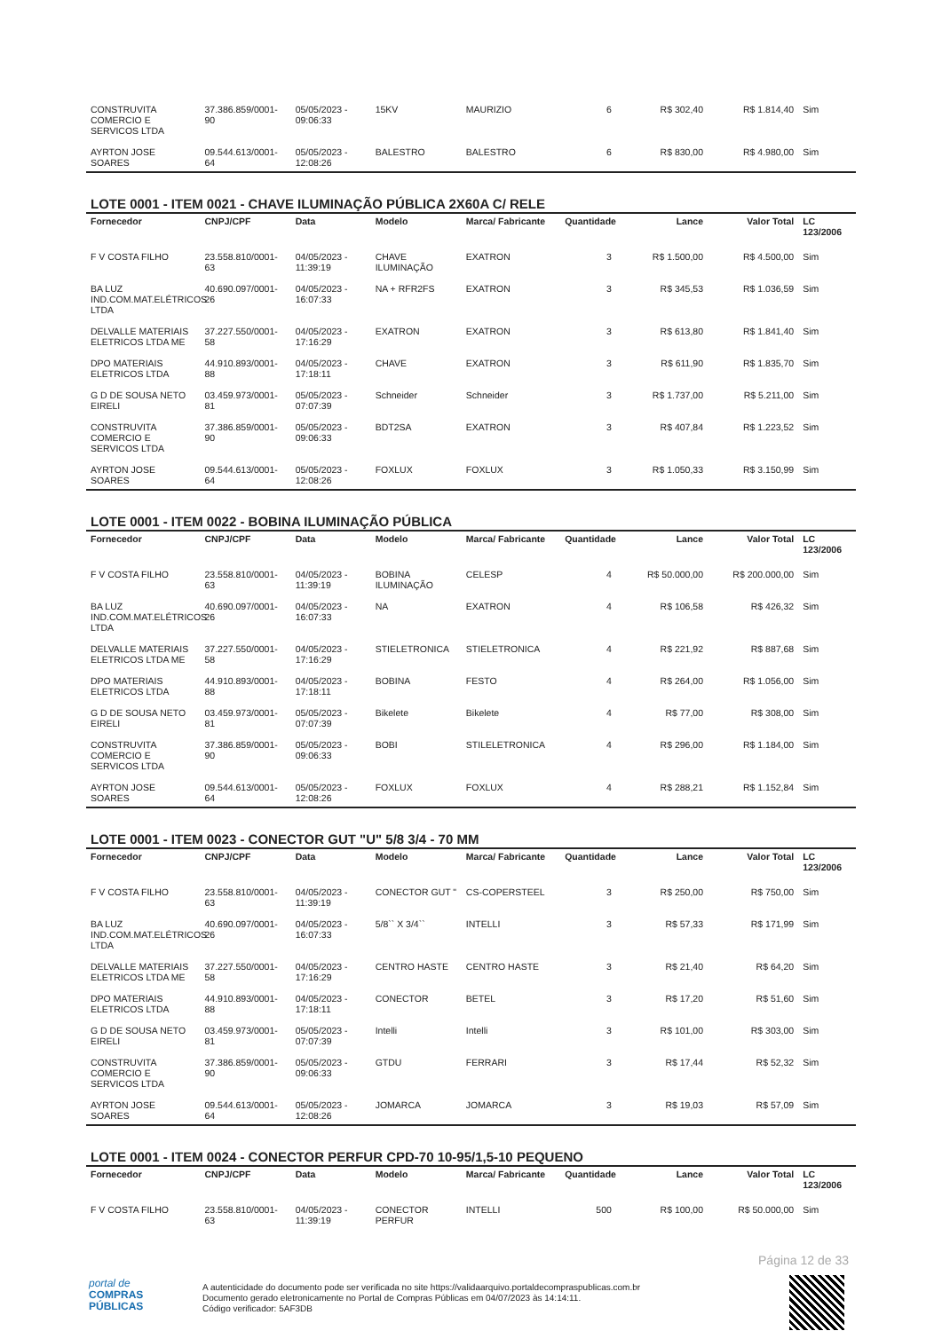| CONSTRUVITA COMERCIO E SERVICOS LTDA | 37.386.859/0001-90 | 05/05/2023 - 09:06:33 | 15KV | MAURIZIO | 6 | R$ 302,40 | R$ 1.814,40 | Sim |
| AYRTON JOSE SOARES | 09.544.613/0001-64 | 05/05/2023 - 12:08:26 | BALESTRO | BALESTRO | 6 | R$ 830,00 | R$ 4.980,00 | Sim |
LOTE 0001 - ITEM 0021 - CHAVE ILUMINAÇÃO PÚBLICA 2X60A C/ RELE
| Fornecedor | CNPJ/CPF | Data | Modelo | Marca/ Fabricante | Quantidade | Lance | Valor Total | LC 123/2006 |
| --- | --- | --- | --- | --- | --- | --- | --- | --- |
| F V COSTA FILHO | 23.558.810/0001-63 | 04/05/2023 - 11:39:19 | CHAVE ILUMINAÇÃO | EXATRON | 3 | R$ 1.500,00 | R$ 4.500,00 | Sim |
| BA LUZ IND.COM.MAT.ELÉTRICOS LTDA | 40.690.097/0001-26 | 04/05/2023 - 16:07:33 | NA + RFR2FS | EXATRON | 3 | R$ 345,53 | R$ 1.036,59 | Sim |
| DELVALLE MATERIAIS ELETRICOS LTDA ME | 37.227.550/0001-58 | 04/05/2023 - 17:16:29 | EXATRON | EXATRON | 3 | R$ 613,80 | R$ 1.841,40 | Sim |
| DPO MATERIAIS ELETRICOS LTDA | 44.910.893/0001-88 | 04/05/2023 - 17:18:11 | CHAVE | EXATRON | 3 | R$ 611,90 | R$ 1.835,70 | Sim |
| G D DE SOUSA NETO EIRELI | 03.459.973/0001-81 | 05/05/2023 - 07:07:39 | Schneider | Schneider | 3 | R$ 1.737,00 | R$ 5.211,00 | Sim |
| CONSTRUVITA COMERCIO E SERVICOS LTDA | 37.386.859/0001-90 | 05/05/2023 - 09:06:33 | BDT2SA | EXATRON | 3 | R$ 407,84 | R$ 1.223,52 | Sim |
| AYRTON JOSE SOARES | 09.544.613/0001-64 | 05/05/2023 - 12:08:26 | FOXLUX | FOXLUX | 3 | R$ 1.050,33 | R$ 3.150,99 | Sim |
LOTE 0001 - ITEM 0022 - BOBINA ILUMINAÇÃO PÚBLICA
| Fornecedor | CNPJ/CPF | Data | Modelo | Marca/ Fabricante | Quantidade | Lance | Valor Total | LC 123/2006 |
| --- | --- | --- | --- | --- | --- | --- | --- | --- |
| F V COSTA FILHO | 23.558.810/0001-63 | 04/05/2023 - 11:39:19 | BOBINA ILUMINAÇÃO | CELESP | 4 | R$ 50.000,00 | R$ 200.000,00 | Sim |
| BA LUZ IND.COM.MAT.ELÉTRICOS LTDA | 40.690.097/0001-26 | 04/05/2023 - 16:07:33 | NA | EXATRON | 4 | R$ 106,58 | R$ 426,32 | Sim |
| DELVALLE MATERIAIS ELETRICOS LTDA ME | 37.227.550/0001-58 | 04/05/2023 - 17:16:29 | STIELETRONICA | STIELETRONICA | 4 | R$ 221,92 | R$ 887,68 | Sim |
| DPO MATERIAIS ELETRICOS LTDA | 44.910.893/0001-88 | 04/05/2023 - 17:18:11 | BOBINA | FESTO | 4 | R$ 264,00 | R$ 1.056,00 | Sim |
| G D DE SOUSA NETO EIRELI | 03.459.973/0001-81 | 05/05/2023 - 07:07:39 | Bikelete | Bikelete | 4 | R$ 77,00 | R$ 308,00 | Sim |
| CONSTRUVITA COMERCIO E SERVICOS LTDA | 37.386.859/0001-90 | 05/05/2023 - 09:06:33 | BOBI | STILELETRONICA | 4 | R$ 296,00 | R$ 1.184,00 | Sim |
| AYRTON JOSE SOARES | 09.544.613/0001-64 | 05/05/2023 - 12:08:26 | FOXLUX | FOXLUX | 4 | R$ 288,21 | R$ 1.152,84 | Sim |
LOTE 0001 - ITEM 0023 - CONECTOR GUT "U" 5/8 3/4 - 70 MM
| Fornecedor | CNPJ/CPF | Data | Modelo | Marca/ Fabricante | Quantidade | Lance | Valor Total | LC 123/2006 |
| --- | --- | --- | --- | --- | --- | --- | --- | --- |
| F V COSTA FILHO | 23.558.810/0001-63 | 04/05/2023 - 11:39:19 | CONECTOR GUT " | CS-COPERSTEEL | 3 | R$ 250,00 | R$ 750,00 | Sim |
| BA LUZ IND.COM.MAT.ELÉTRICOS LTDA | 40.690.097/0001-26 | 04/05/2023 - 16:07:33 | 5/8`` X 3/4`` | INTELLI | 3 | R$ 57,33 | R$ 171,99 | Sim |
| DELVALLE MATERIAIS ELETRICOS LTDA ME | 37.227.550/0001-58 | 04/05/2023 - 17:16:29 | CENTRO HASTE | CENTRO HASTE | 3 | R$ 21,40 | R$ 64,20 | Sim |
| DPO MATERIAIS ELETRICOS LTDA | 44.910.893/0001-88 | 04/05/2023 - 17:18:11 | CONECTOR | BETEL | 3 | R$ 17,20 | R$ 51,60 | Sim |
| G D DE SOUSA NETO EIRELI | 03.459.973/0001-81 | 05/05/2023 - 07:07:39 | Intelli | Intelli | 3 | R$ 101,00 | R$ 303,00 | Sim |
| CONSTRUVITA COMERCIO E SERVICOS LTDA | 37.386.859/0001-90 | 05/05/2023 - 09:06:33 | GTDU | FERRARI | 3 | R$ 17,44 | R$ 52,32 | Sim |
| AYRTON JOSE SOARES | 09.544.613/0001-64 | 05/05/2023 - 12:08:26 | JOMARCA | JOMARCA | 3 | R$ 19,03 | R$ 57,09 | Sim |
LOTE 0001 - ITEM 0024 - CONECTOR PERFUR CPD-70 10-95/1,5-10 PEQUENO
| Fornecedor | CNPJ/CPF | Data | Modelo | Marca/ Fabricante | Quantidade | Lance | Valor Total | LC 123/2006 |
| --- | --- | --- | --- | --- | --- | --- | --- | --- |
| F V COSTA FILHO | 23.558.810/0001-63 | 04/05/2023 - 11:39:19 | CONECTOR PERFUR | INTELLI | 500 | R$ 100,00 | R$ 50.000,00 | Sim |
Página 12 de 33
portal de
COMPRAS
PÚBLICAS
A autenticidade do documento pode ser verificada no site https://validaarquivo.portaldecompraspublicas.com.br
Documento gerado eletronicamente no Portal de Compras Públicas em 04/07/2023 às 14:14:11.
Código verificador: 5AF3DB